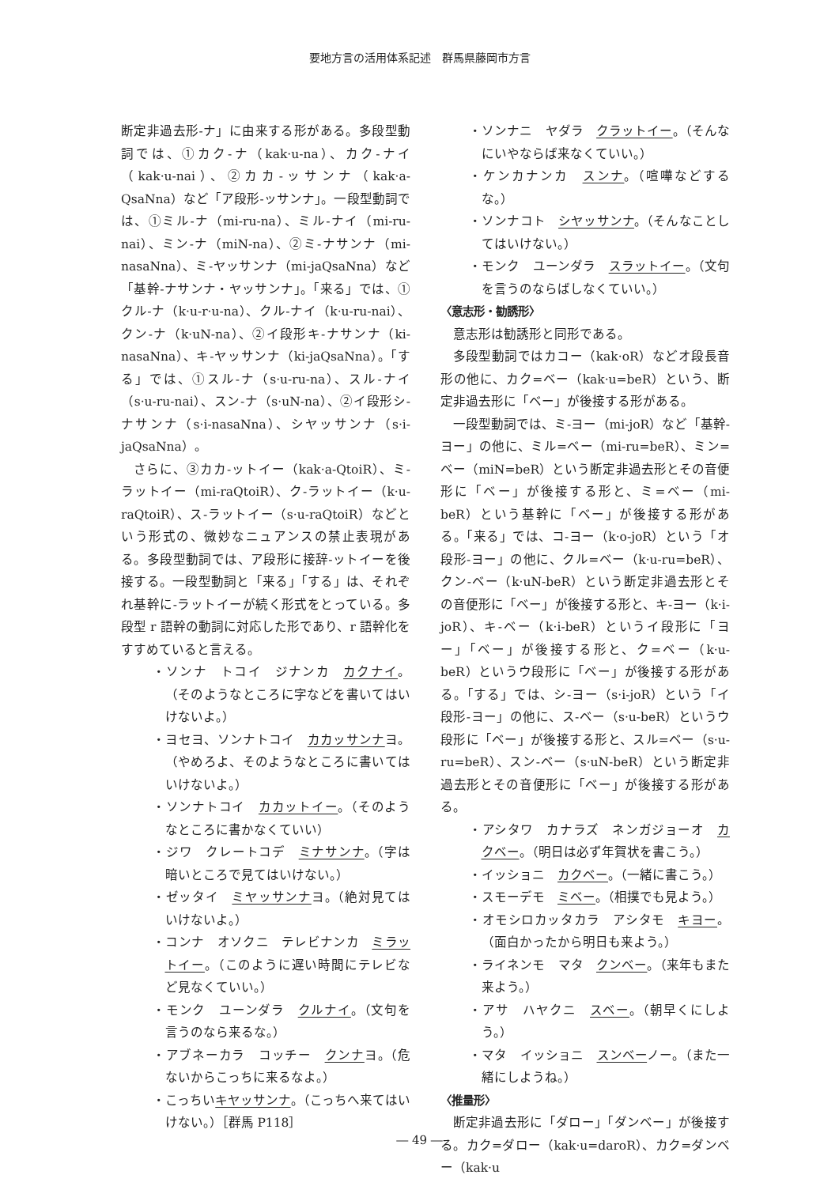要地方言の活用体系記述　群馬県藤岡市方言
断定非過去形-ナ」に由来する形がある。多段型動詞では、①カク-ナ（kak·u-na）、カク-ナイ（kak·u-nai）、②カカ-ッサンナ（kak·a-QsaNna）など「ア段形-ッサンナ」。一段型動詞では、①ミル-ナ（mi-ru-na）、ミル-ナイ（mi-ru-nai）、ミン-ナ（miN-na）、②ミ-ナサンナ（mi-nasaNna）、ミ-ヤッサンナ（mi-jaQsaNna）など「基幹-ナサンナ・ヤッサンナ」。「来る」では、①クル-ナ（k·u-r·u-na）、クル-ナイ（k·u-ru-nai）、クン-ナ（k·uN-na）、②イ段形キ-ナサンナ（ki-nasaNna）、キ-ヤッサンナ（ki-jaQsaNna）。「する」では、①スル-ナ（s·u-ru-na）、スル-ナイ（s·u-ru-nai）、スン-ナ（s·uN-na）、②イ段形シ-ナサンナ（s·i-nasaNna）、シヤッサンナ（s·i-jaQsaNna）。
さらに、③カカ-ットイー（kak·a-QtoiR）、ミ-ラットイー（mi-raQtoiR）、ク-ラットイー（k·u-raQtoiR）、ス-ラットイー（s·u-raQtoiR）などという形式の、微妙なニュアンスの禁止表現がある。多段型動詞では、ア段形に接辞-ットイーを後接する。一段型動詞と「来る」「する」は、それぞれ基幹に-ラットイーが続く形式をとっている。多段型 r 語幹の動詞に対応した形であり、r 語幹化をすすめていると言える。
・ソンナ　トコイ　ジナンカ　カクナイ。（そのようなところに字などを書いてはいけないよ。）
・ヨセヨ、ソンナトコイ　カカッサンナヨ。（やめろよ、そのようなところに書いてはいけないよ。）
・ソンナトコイ　カカットイー。（そのようなところに書かなくていい）
・ジワ　クレートコデ　ミナサンナ。（字は暗いところで見てはいけない。）
・ゼッタイ　ミヤッサンナヨ。（絶対見てはいけないよ。）
・コンナ　オソクニ　テレビナンカ　ミラットイー。（このように遅い時間にテレビなど見なくていい。）
・モンク　ユーンダラ　クルナイ。（文句を言うのなら来るな。）
・アブネーカラ　コッチー　クンナヨ。（危ないからこっちに来るなよ。）
・こっちいキヤッサンナ。（こっちへ来てはいけない。）［群馬 P118］
・ソンナニ　ヤダラ　クラットイー。（そんなにいやならば来なくていい。）
・ケンカナンカ　スンナ。（喧嘩などするな。）
・ソンナコト　シヤッサンナ。（そんなことしてはいけない。）
・モンク　ユーンダラ　スラットイー。（文句を言うのならばしなくていい。）
〈意志形・勧誘形〉
意志形は勧誘形と同形である。
多段型動詞ではカコー（kak·oR）などオ段長音形の他に、カク=ベー（kak·u=beR）という、断定非過去形に「ベー」が後接する形がある。
一段型動詞では、ミ-ヨー（mi-joR）など「基幹-ヨー」の他に、ミル=ベー（mi-ru=beR）、ミン=ベー（miN=beR）という断定非過去形とその音便形に「ベー」が後接する形と、ミ=ベー（mi-beR）という基幹に「ベー」が後接する形がある。「来る」では、コ-ヨー（k·o-joR）という「オ段形-ヨー」の他に、クル=ベー（k·u-ru=beR）、クン-ベー（k·uN-beR）という断定非過去形とその音便形に「ベー」が後接する形と、キ-ヨー（k·i-joR）、キ-ベー（k·i-beR）というイ段形に「ヨー」「ベー」が後接する形と、ク=ベー（k·u-beR）というウ段形に「ベー」が後接する形がある。「する」では、シ-ヨー（s·i-joR）という「イ段形-ヨー」の他に、ス-ベー（s·u-beR）というウ段形に「ベー」が後接する形と、スル=ベー（s·u-ru=beR）、スン-ベー（s·uN-beR）という断定非過去形とその音便形に「ベー」が後接する形がある。
・アシタワ　カナラズ　ネンガジョーオ　カクベー。（明日は必ず年賀状を書こう。）
・イッショニ　カクベー。（一緒に書こう。）
・スモーデモ　ミベー。（相撲でも見よう。）
・オモシロカッタカラ　アシタモ　キヨー。（面白かったから明日も来よう。）
・ライネンモ　マタ　クンベー。（来年もまた来よう。）
・アサ　ハヤクニ　スベー。（朝早くにしよう。）
・マタ　イッショニ　スンベーノー。（また一緒にしようね。）
〈推量形〉
断定非過去形に「ダロー」「ダンベー」が後接する。カク=ダロー（kak·u=daroR）、カク=ダンベー（kak·u
― 49 ―